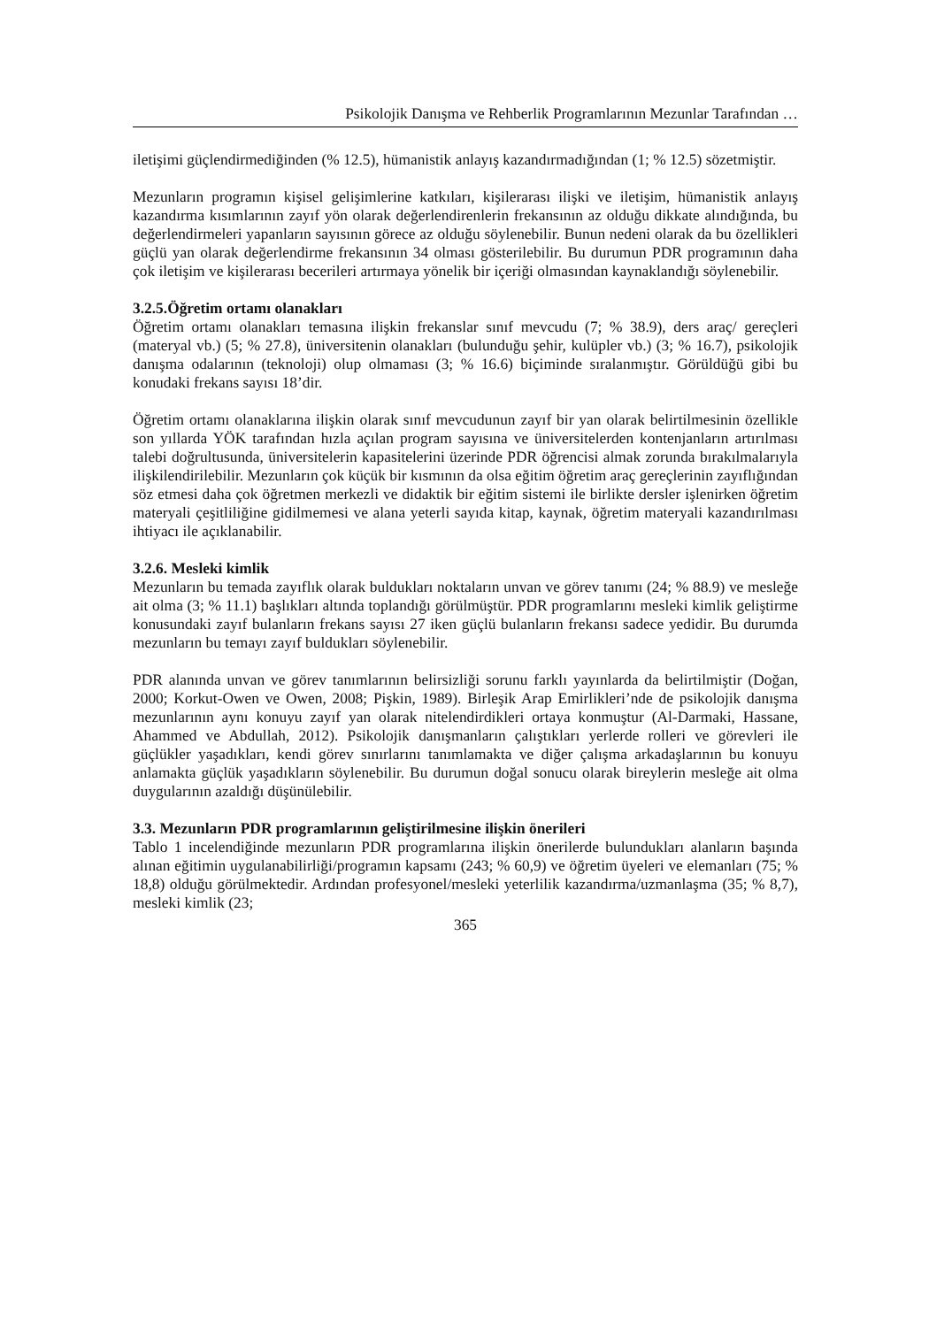Psikolojik Danışma ve Rehberlik Programlarının Mezunlar Tarafından …
iletişimi güçlendirmediğinden (% 12.5), hümanistik anlayış kazandırmadığından (1; % 12.5) sözetmiştir.
Mezunların programın kişisel gelişimlerine katkıları, kişilerarası ilişki ve iletişim, hümanistik anlayış kazandırma kısımlarının zayıf yön olarak değerlendirenlerin frekansının az olduğu dikkate alındığında, bu değerlendirmeleri yapanların sayısının görece az olduğu söylenebilir. Bunun nedeni olarak da bu özellikleri güçlü yan olarak değerlendirme frekansının 34 olması gösterilebilir. Bu durumun PDR programının daha çok iletişim ve kişilerarası becerileri artırmaya yönelik bir içeriği olmasından kaynaklandığı söylenebilir.
3.2.5.Öğretim ortamı olanakları
Öğretim ortamı olanakları temasına ilişkin frekanslar sınıf mevcudu (7; % 38.9), ders araç/ gereçleri (materyal vb.) (5; % 27.8), üniversitenin olanakları (bulunduğu şehir, kulüpler vb.) (3; % 16.7), psikolojik danışma odalarının (teknoloji) olup olmaması (3; % 16.6) biçiminde sıralanmıştır. Görüldüğü gibi bu konudaki frekans sayısı 18’dir.
Öğretim ortamı olanaklarına ilişkin olarak sınıf mevcudunun zayıf bir yan olarak belirtilmesinin özellikle son yıllarda YÖK tarafından hızla açılan program sayısına ve üniversitelerden kontenjanların artırılması talebi doğrultusunda, üniversitelerin kapasitelerini üzerinde PDR öğrencisi almak zorunda bırakılmalarıyla ilişkilendirilebilir. Mezunların çok küçük bir kısmının da olsa eğitim öğretim araç gereçlerinin zayıflığından söz etmesi daha çok öğretmen merkezli ve didaktik bir eğitim sistemi ile birlikte dersler işlenirken öğretim materyali çeşitliliğine gidilmemesi ve alana yeterli sayıda kitap, kaynak, öğretim materyali kazandırılması ihtiyacı ile açıklanabilir.
3.2.6. Mesleki kimlik
Mezunların bu temada zayıflık olarak buldukları noktaların unvan ve görev tanımı (24; % 88.9) ve mesleğe ait olma (3; % 11.1) başlıkları altında toplandığı görülmüştür. PDR programlarını mesleki kimlik geliştirme konusundaki zayıf bulanların frekans sayısı 27 iken güçlü bulanların frekansı sadece yedidir. Bu durumda mezunların bu temayı zayıf buldukları söylenebilir.
PDR alanında unvan ve görev tanımlarının belirsizliği sorunu farklı yayınlarda da belirtilmiştir (Doğan, 2000; Korkut-Owen ve Owen, 2008; Pişkin, 1989). Birleşik Arap Emirlikleri’nde de psikolojik danışma mezunlarının aynı konuyu zayıf yan olarak nitelendirdikleri ortaya konmuştur (Al-Darmaki, Hassane, Ahammed ve Abdullah, 2012). Psikolojik danışmanların çalıştıkları yerlerde rolleri ve görevleri ile güçlükler yaşadıkları, kendi görev sınırlarını tanımlamakta ve diğer çalışma arkadaşlarının bu konuyu anlamakta güçlük yaşadıkların söylenebilir. Bu durumun doğal sonucu olarak bireylerin mesleğe ait olma duygularının azaldığı düşünülebilir.
3.3. Mezunların PDR programlarının geliştirilmesine ilişkin önerileri
Tablo 1 incelendiğinde mezunların PDR programlarına ilişkin önerilerde bulundukları alanların başında alınan eğitimin uygulanabilirliği/programın kapsamı (243; % 60,9) ve öğretim üyeleri ve elemanları (75; % 18,8) olduğu görülmektedir. Ardından profesyonel/mesleki yeterlilik kazandırma/uzmanlaşma (35; % 8,7), mesleki kimlik (23;
365